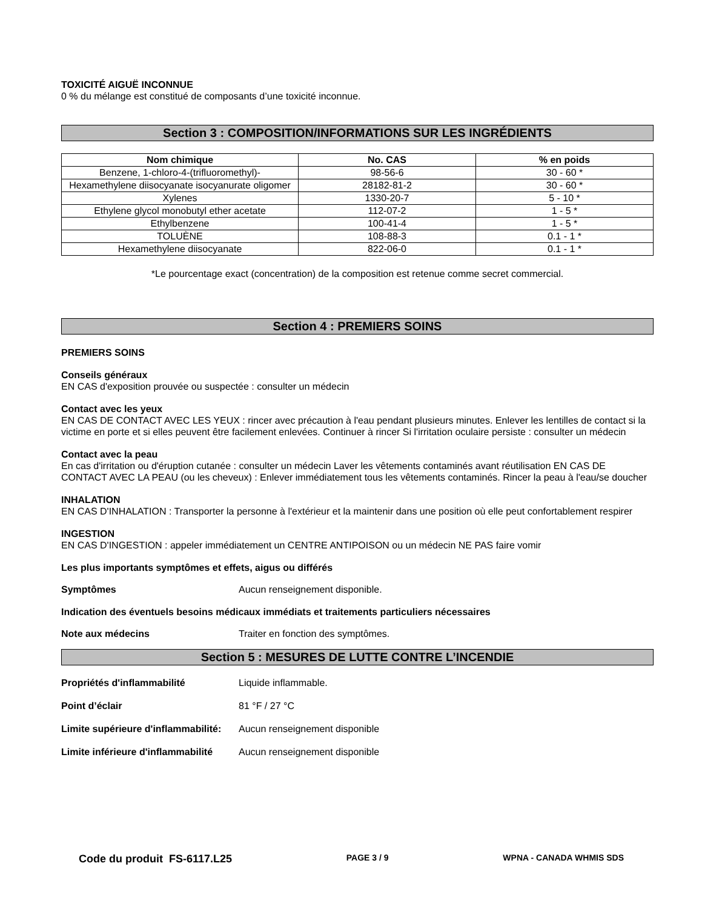TOXICITÉ AIGUË INCONNUE
0 % du mélange est constitué de composants d’une toxicité inconnue.
Section 3 : COMPOSITION/INFORMATIONS SUR LES INGRÉDIENTS
| Nom chimique | No. CAS | % en poids |
| --- | --- | --- |
| Benzene, 1-chloro-4-(trifluoromethyl)- | 98-56-6 | 30 - 60 * |
| Hexamethylene diisocyanate isocyanurate oligomer | 28182-81-2 | 30 - 60 * |
| Xylenes | 1330-20-7 | 5 - 10 * |
| Ethylene glycol monobutyl ether acetate | 112-07-2 | 1 - 5 * |
| Ethylbenzene | 100-41-4 | 1 - 5 * |
| TOLUÈNE | 108-88-3 | 0.1 - 1 * |
| Hexamethylene diisocyanate | 822-06-0 | 0.1 - 1 * |
*Le pourcentage exact (concentration) de la composition est retenue comme secret commercial.
Section 4 : PREMIERS SOINS
PREMIERS SOINS
Conseils généraux
EN CAS d'exposition prouvée ou suspectée : consulter un médecin
Contact avec les yeux
EN CAS DE CONTACT AVEC LES YEUX : rincer avec précaution à l'eau pendant plusieurs minutes. Enlever les lentilles de contact si la victime en porte et si elles peuvent être facilement enlevées. Continuer à rincer Si l'irritation oculaire persiste : consulter un médecin
Contact avec la peau
En cas d'irritation ou d'éruption cutanée : consulter un médecin Laver les vêtements contaminés avant réutilisation EN CAS DE CONTACT AVEC LA PEAU (ou les cheveux) : Enlever immédiatement tous les vêtements contaminés. Rincer la peau à l'eau/se doucher
INHALATION
EN CAS D'INHALATION : Transporter la personne à l'extérieur et la maintenir dans une position où elle peut confortablement respirer
INGESTION
EN CAS D'INGESTION : appeler immédiatement un CENTRE ANTIPOISON ou un médecin NE PAS faire vomir
Les plus importants symptômes et effets, aigus ou différés
Symptômes Aucun renseignement disponible.
Indication des éventuels besoins médicaux immédiats et traitements particuliers nécessaires
Note aux médecins Traiter en fonction des symptômes.
Section 5 : MESURES DE LUTTE CONTRE L’INCENDIE
Propriétés d'inflammabilité Liquide inflammable.
Point d’éclair 81 °F / 27 °C
Limite supérieure d'inflammabilité: Aucun renseignement disponible
Limite inférieure d'inflammabilité Aucun renseignement disponible
Code du produit FS-6117.L25 PAGE 3 / 9 WPNA - CANADA WHMIS SDS